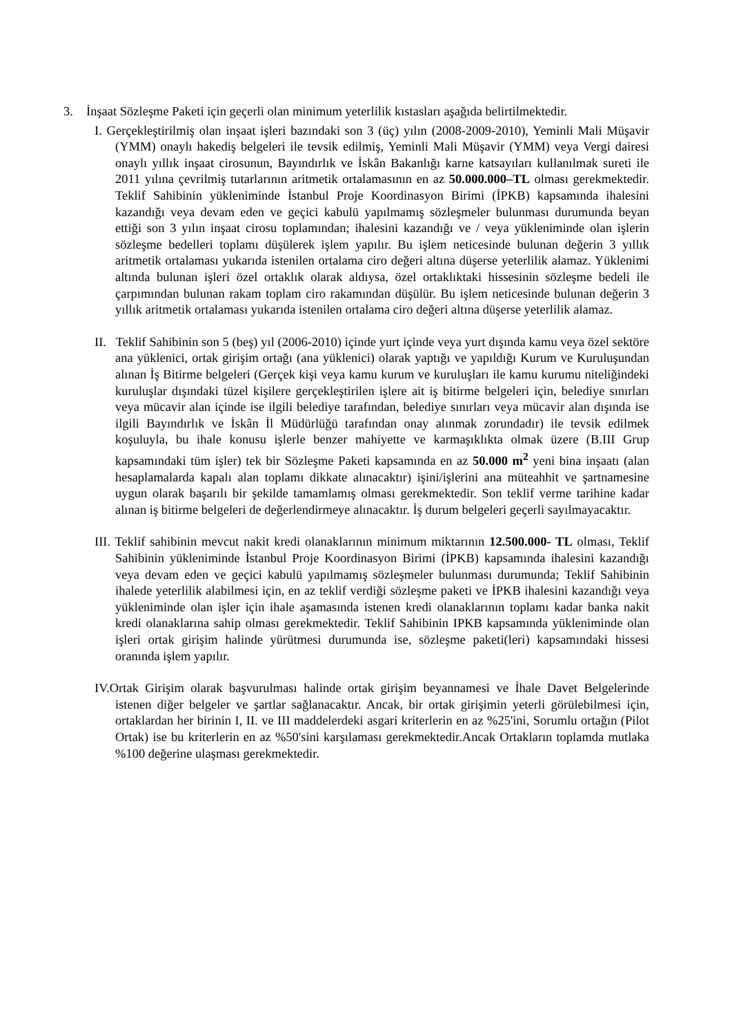3. İnşaat Sözleşme Paketi için geçerli olan minimum yeterlilik kıstasları aşağıda belirtilmektedir.
I. Gerçekleştirilmiş olan inşaat işleri bazındaki son 3 (üç) yılın (2008-2009-2010), Yeminli Mali Müşavir (YMM) onaylı hakediş belgeleri ile tevsik edilmiş, Yeminli Mali Müşavir (YMM) veya Vergi dairesi onaylı yıllık inşaat cirosunun, Bayındırlık ve İskân Bakanlığı karne katsayıları kullanılmak sureti ile 2011 yılına çevrilmiş tutarlarının aritmetik ortalamasının en az 50.000.000–TL olması gerekmektedir. Teklif Sahibinin yükleniminde İstanbul Proje Koordinasyon Birimi (İPKB) kapsamında ihalesini kazandığı veya devam eden ve geçici kabulü yapılmamış sözleşmeler bulunması durumunda beyan ettiği son 3 yılın inşaat cirosu toplamından; ihalesini kazandığı ve / veya yükleniminde olan işlerin sözleşme bedelleri toplamı düşülerek işlem yapılır. Bu işlem neticesinde bulunan değerin 3 yıllık aritmetik ortalaması yukarıda istenilen ortalama ciro değeri altına düşerse yeterlilik alamaz. Yüklenimi altında bulunan işleri özel ortaklık olarak aldıysa, özel ortaklıktaki hissesinin sözleşme bedeli ile çarpımından bulunan rakam toplam ciro rakamından düşülür. Bu işlem neticesinde bulunan değerin 3 yıllık aritmetik ortalaması yukarıda istenilen ortalama ciro değeri altına düşerse yeterlilik alamaz.
II. Teklif Sahibinin son 5 (beş) yıl (2006-2010) içinde yurt içinde veya yurt dışında kamu veya özel sektöre ana yüklenici, ortak girişim ortağı (ana yüklenici) olarak yaptığı ve yapıldığı Kurum ve Kuruluşundan alınan İş Bitirme belgeleri (Gerçek kişi veya kamu kurum ve kuruluşları ile kamu kurumu niteliğindeki kuruluşlar dışındaki tüzel kişilere gerçekleştirilen işlere ait iş bitirme belgeleri için, belediye sınırları veya mücavir alan içinde ise ilgili belediye tarafından, belediye sınırları veya mücavir alan dışında ise ilgili Bayındırlık ve İskân İl Müdürlüğü tarafından onay alınmak zorundadır) ile tevsik edilmek koşuluyla, bu ihale konusu işlerle benzer mahiyette ve karmaşıklıkta olmak üzere (B.III Grup kapsamındaki tüm işler) tek bir Sözleşme Paketi kapsamında en az 50.000 m<sup>2</sup> yeni bina inşaatı (alan hesaplamalarda kapalı alan toplamı dikkate alınacaktır) işini/işlerini ana müteahhit ve şartnamesine uygun olarak başarılı bir şekilde tamamlamış olması gerekmektedir. Son teklif verme tarihine kadar alınan iş bitirme belgeleri de değerlendirmeye alınacaktır. İş durum belgeleri geçerli sayılmayacaktır.
III. Teklif sahibinin mevcut nakit kredi olanaklarının minimum miktarının 12.500.000- TL olması, Teklif Sahibinin yükleniminde İstanbul Proje Koordinasyon Birimi (İPKB) kapsamında ihalesini kazandığı veya devam eden ve geçici kabulü yapılmamış sözleşmeler bulunması durumunda; Teklif Sahibinin ihalede yeterlilik alabilmesi için, en az teklif verdiği sözleşme paketi ve İPKB ihalesini kazandığı veya yükleniminde olan işler için ihale aşamasında istenen kredi olanaklarının toplamı kadar banka nakit kredi olanaklarına sahip olması gerekmektedir. Teklif Sahibinin IPKB kapsamında yükleniminde olan işleri ortak girişim halinde yürütmesi durumunda ise, sözleşme paketi(leri) kapsamındaki hissesi oranında işlem yapılır.
IV.Ortak Girişim olarak başvurulması halinde ortak girişim beyannamesi ve İhale Davet Belgelerinde istenen diğer belgeler ve şartlar sağlanacaktır. Ancak, bir ortak girişimin yeterli görülebilmesi için, ortaklardan her birinin I, II. ve III maddelerdeki asgari kriterlerin en az %25'ini, Sorumlu ortağın (Pilot Ortak) ise bu kriterlerin en az %50'sini karşılaması gerekmektedir.Ancak Ortakların toplamda mutlaka %100 değerine ulaşması gerekmektedir.